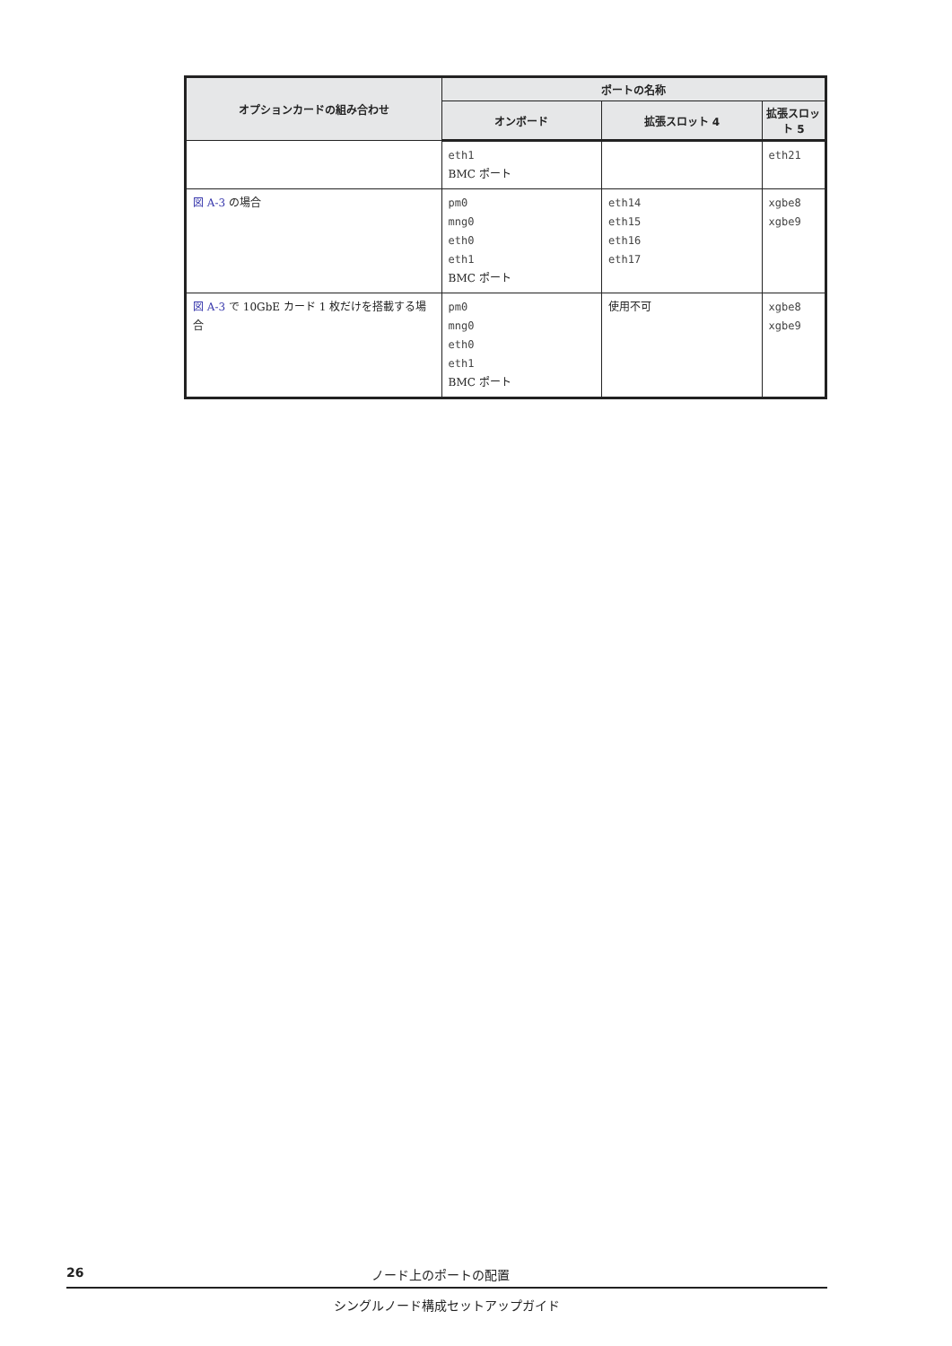| オプションカードの組み合わせ | ポートの名称 | | |
| --- | --- | --- | --- |
| | オンボード | 拡張スロット 4 | 拡張スロット 5 |
| | eth1 BMC ポート | | eth21 |
| 図 A-3 の場合 | pm0 mng0 eth0 eth1 BMC ポート | eth14 eth15 eth16 eth17 | xgbe8 xgbe9 |
| 図 A-3 で 10GbE カード 1 枚だけを搭載する場合 | pm0 mng0 eth0 eth1 BMC ポート | 使用不可 | xgbe8 xgbe9 |
26 ノード上のポートの配置
シングルノード構成セットアップガイド